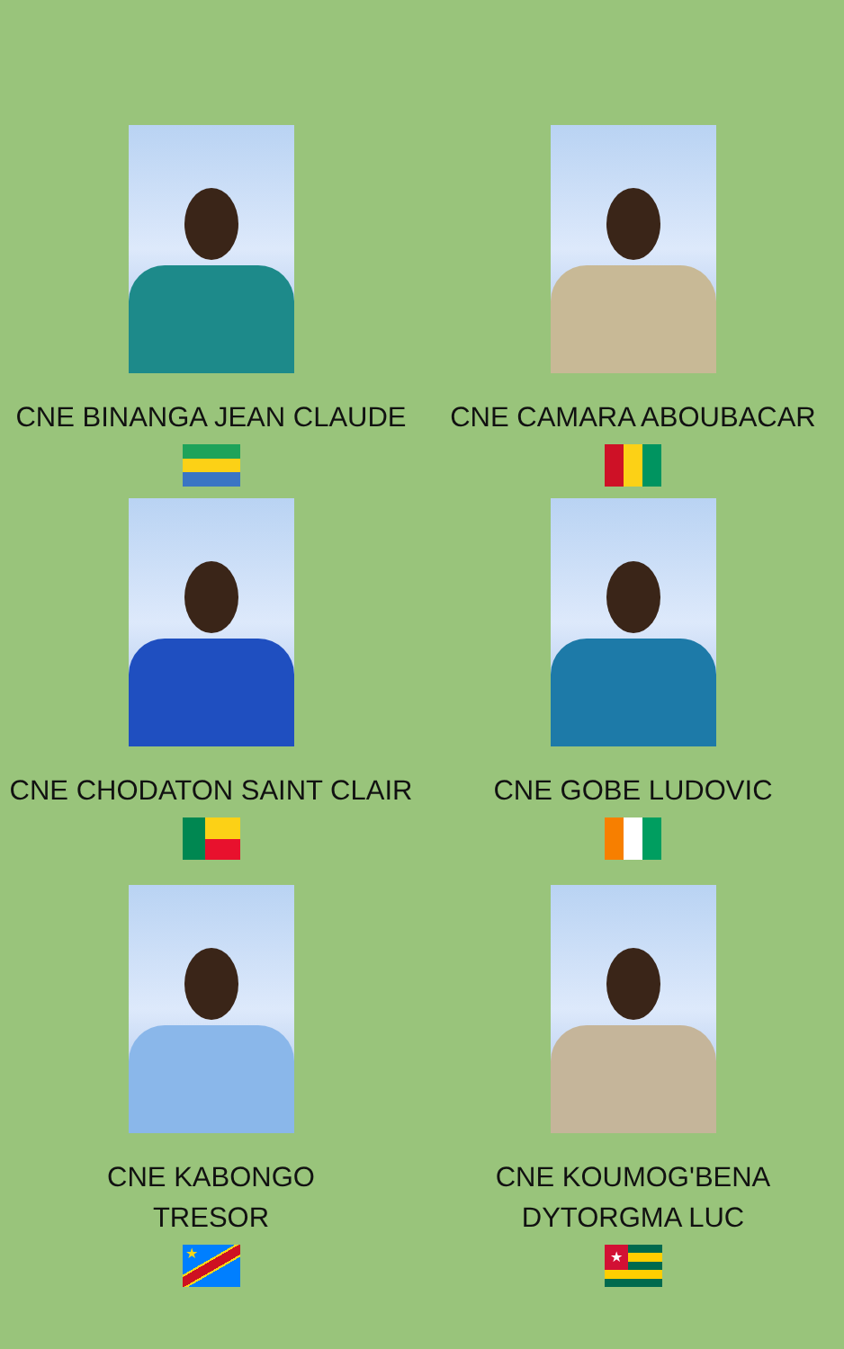CNE BINANGA JEAN CLAUDE
CNE CAMARA ABOUBACAR
CNE CHODATON SAINT CLAIR
CNE GOBE LUDOVIC
CNE KABONGO
TRESOR
★
CNE KOUMOG'BENA
DYTORGMA LUC
★